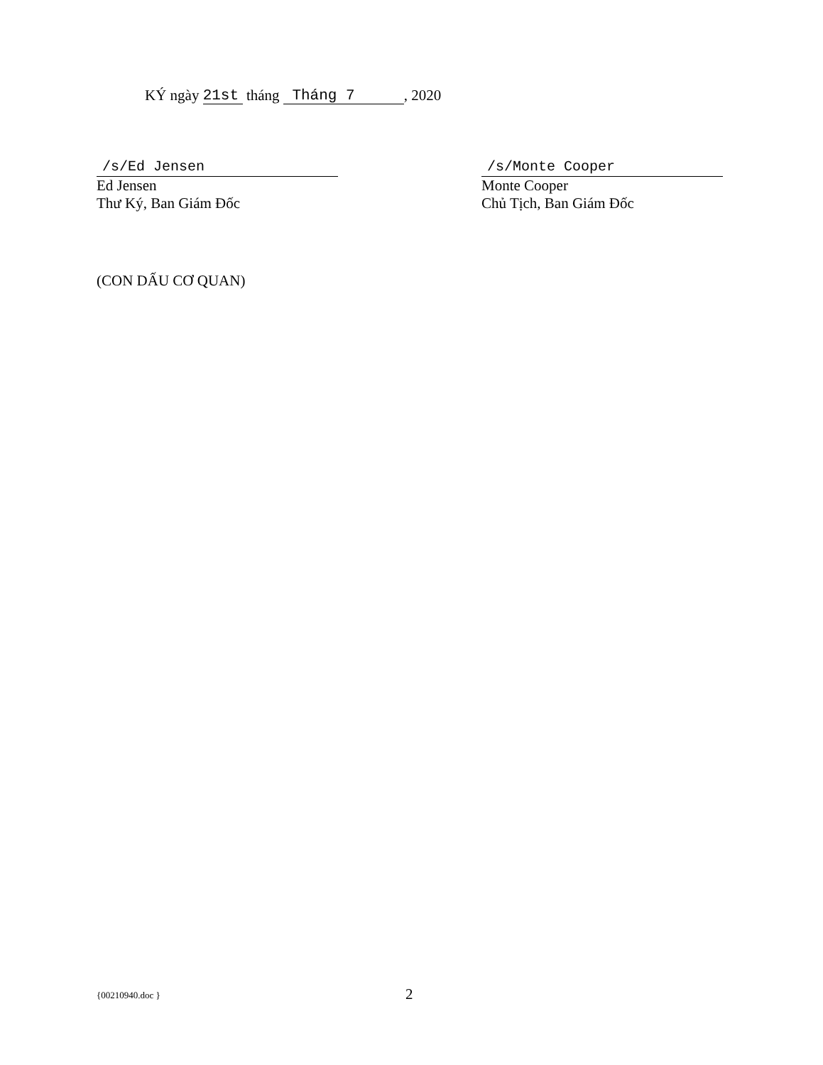KÝ ngày 21st tháng Tháng 7, 2020
/s/Ed Jensen
Ed Jensen
Thư Ký, Ban Giám Đốc
/s/Monte Cooper
Monte Cooper
Chủ Tịch, Ban Giám Đốc
(CON DẤU CƠ QUAN)
{00210940.doc } 2